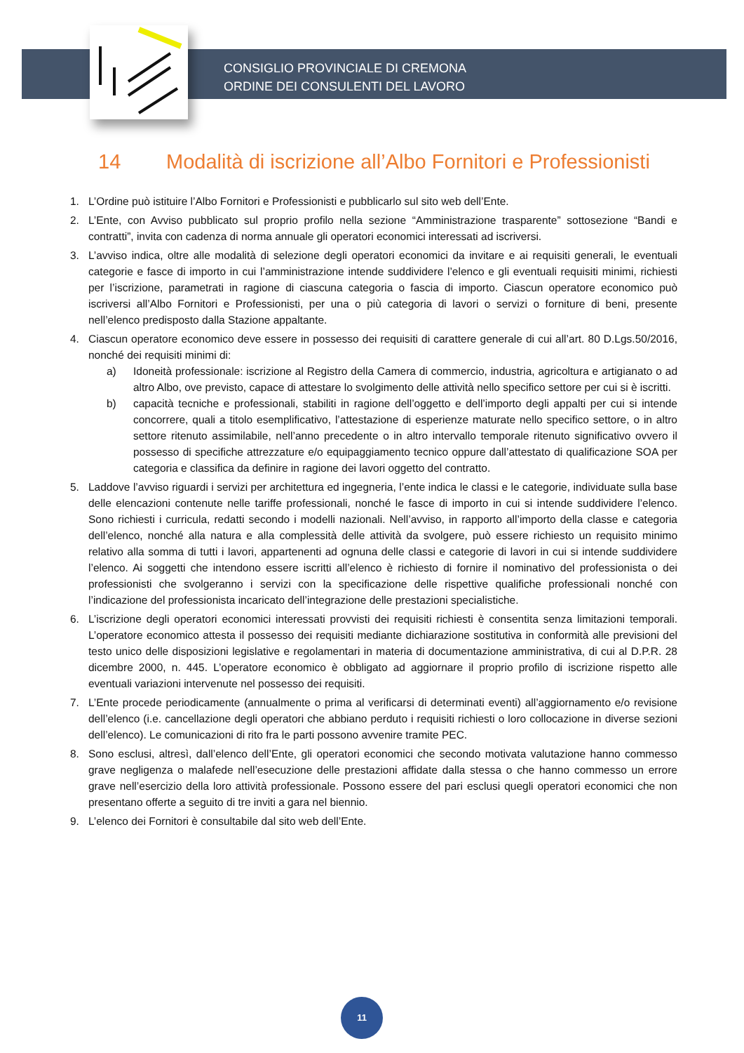CONSIGLIO PROVINCIALE DI CREMONA
ORDINE DEI CONSULENTI DEL LAVORO
14 Modalità di iscrizione all’Albo Fornitori e Professionisti
1. L’Ordine può istituire l’Albo Fornitori e Professionisti e pubblicarlo sul sito web dell’Ente.
2. L’Ente, con Avviso pubblicato sul proprio profilo nella sezione “Amministrazione trasparente” sottosezione “Bandi e contratti”, invita con cadenza di norma annuale gli operatori economici interessati ad iscriversi.
3. L’avviso indica, oltre alle modalità di selezione degli operatori economici da invitare e ai requisiti generali, le eventuali categorie e fasce di importo in cui l’amministrazione intende suddividere l’elenco e gli eventuali requisiti minimi, richiesti per l’iscrizione, parametrati in ragione di ciascuna categoria o fascia di importo. Ciascun operatore economico può iscriversi all’Albo Fornitori e Professionisti, per una o più categoria di lavori o servizi o forniture di beni, presente nell’elenco predisposto dalla Stazione appaltante.
4. Ciascun operatore economico deve essere in possesso dei requisiti di carattere generale di cui all’art. 80 D.Lgs.50/2016, nonché dei requisiti minimi di:
a) Idoneità professionale: iscrizione al Registro della Camera di commercio, industria, agricoltura e artigianato o ad altro Albo, ove previsto, capace di attestare lo svolgimento delle attività nello specifico settore per cui si è iscritti.
b) capacità tecniche e professionali, stabiliti in ragione dell’oggetto e dell’importo degli appalti per cui si intende concorrere, quali a titolo esemplificativo, l’attestazione di esperienze maturate nello specifico settore, o in altro settore ritenuto assimilabile, nell’anno precedente o in altro intervallo temporale ritenuto significativo ovvero il possesso di specifiche attrezzature e/o equipaggiamento tecnico oppure dall’attestato di qualificazione SOA per categoria e classifica da definire in ragione dei lavori oggetto del contratto.
5. Laddove l’avviso riguardi i servizi per architettura ed ingegneria, l’ente indica le classi e le categorie, individuate sulla base delle elencazioni contenute nelle tariffe professionali, nonché le fasce di importo in cui si intende suddividere l’elenco. Sono richiesti i curricula, redatti secondo i modelli nazionali. Nell’avviso, in rapporto all’importo della classe e categoria dell’elenco, nonché alla natura e alla complessità delle attività da svolgere, può essere richiesto un requisito minimo relativo alla somma di tutti i lavori, appartenenti ad ognuna delle classi e categorie di lavori in cui si intende suddividere l’elenco. Ai soggetti che intendono essere iscritti all’elenco è richiesto di fornire il nominativo del professionista o dei professionisti che svolgeranno i servizi con la specificazione delle rispettive qualifiche professionali nonché con l’indicazione del professionista incaricato dell’integrazione delle prestazioni specialistiche.
6. L’iscrizione degli operatori economici interessati provvisti dei requisiti richiesti è consentita senza limitazioni temporali. L’operatore economico attesta il possesso dei requisiti mediante dichiarazione sostitutiva in conformità alle previsioni del testo unico delle disposizioni legislative e regolamentari in materia di documentazione amministrativa, di cui al D.P.R. 28 dicembre 2000, n. 445. L’operatore economico è obbligato ad aggiornare il proprio profilo di iscrizione rispetto alle eventuali variazioni intervenute nel possesso dei requisiti.
7. L’Ente procede periodicamente (annualmente o prima al verificarsi di determinati eventi) all’aggiornamento e/o revisione dell’elenco (i.e. cancellazione degli operatori che abbiano perduto i requisiti richiesti o loro collocazione in diverse sezioni dell’elenco). Le comunicazioni di rito fra le parti possono avvenire tramite PEC.
8. Sono esclusi, altresì, dall’elenco dell’Ente, gli operatori economici che secondo motivata valutazione hanno commesso grave negligenza o malafede nell’esecuzione delle prestazioni affidate dalla stessa o che hanno commesso un errore grave nell’esercizio della loro attività professionale. Possono essere del pari esclusi quegli operatori economici che non presentano offerte a seguito di tre inviti a gara nel biennio.
9. L’elenco dei Fornitori è consultabile dal sito web dell’Ente.
11